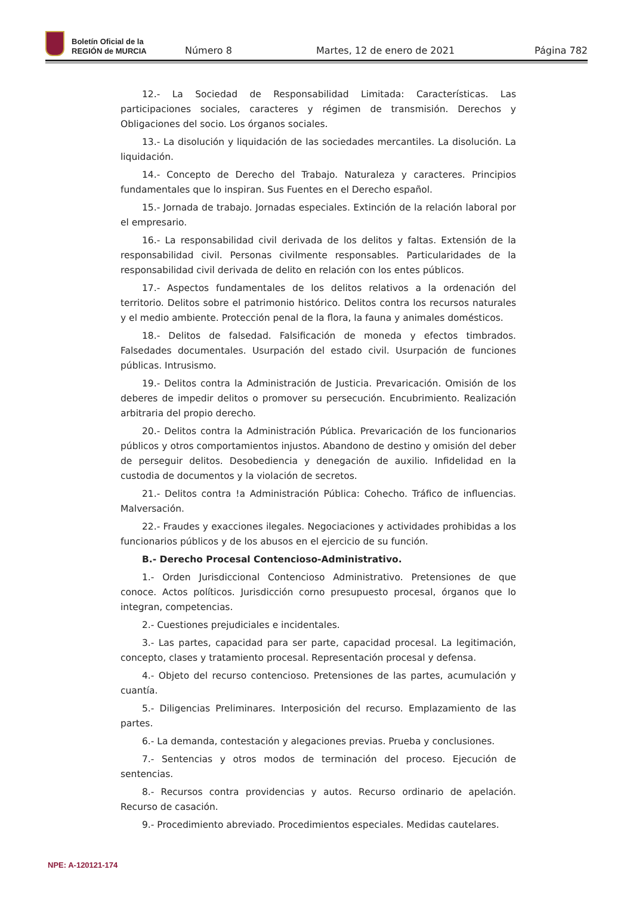Boletín Oficial de la
REGIÓN de MURCIA
Número 8
Martes, 12 de enero de 2021
Página 782
12.- La Sociedad de Responsabilidad Limitada: Características. Las participaciones sociales, caracteres y régimen de transmisión. Derechos y Obligaciones del socio. Los órganos sociales.
13.- La disolución y liquidación de las sociedades mercantiles. La disolución. La liquidación.
14.- Concepto de Derecho del Trabajo. Naturaleza y caracteres. Principios fundamentales que lo inspiran. Sus Fuentes en el Derecho español.
15.- Jornada de trabajo. Jornadas especiales. Extinción de la relación laboral por el empresario.
16.- La responsabilidad civil derivada de los delitos y faltas. Extensión de la responsabilidad civil. Personas civilmente responsables. Particularidades de la responsabilidad civil derivada de delito en relación con los entes públicos.
17.- Aspectos fundamentales de los delitos relativos a la ordenación del territorio. Delitos sobre el patrimonio histórico. Delitos contra los recursos naturales y el medio ambiente. Protección penal de la flora, la fauna y animales domésticos.
18.- Delitos de falsedad. Falsificación de moneda y efectos timbrados. Falsedades documentales. Usurpación del estado civil. Usurpación de funciones públicas. Intrusismo.
19.- Delitos contra la Administración de Justicia. Prevaricación. Omisión de los deberes de impedir delitos o promover su persecución. Encubrimiento. Realización arbitraria del propio derecho.
20.- Delitos contra la Administración Pública. Prevaricación de los funcionarios públicos y otros comportamientos injustos. Abandono de destino y omisión del deber de perseguir delitos. Desobediencia y denegación de auxilio. Infidelidad en la custodia de documentos y la violación de secretos.
21.- Delitos contra !a Administración Pública: Cohecho. Tráfico de influencias. Malversación.
22.- Fraudes y exacciones ilegales. Negociaciones y actividades prohibidas a los funcionarios públicos y de los abusos en el ejercicio de su función.
B.- Derecho Procesal Contencioso-Administrativo.
1.- Orden Jurisdiccional Contencioso Administrativo. Pretensiones de que conoce. Actos políticos. Jurisdicción corno presupuesto procesal, órganos que lo integran, competencias.
2.- Cuestiones prejudiciales e incidentales.
3.- Las partes, capacidad para ser parte, capacidad procesal. La legitimación, concepto, clases y tratamiento procesal. Representación procesal y defensa.
4.- Objeto del recurso contencioso. Pretensiones de las partes, acumulación y cuantía.
5.- Diligencias Preliminares. Interposición del recurso. Emplazamiento de las partes.
6.- La demanda, contestación y alegaciones previas. Prueba y conclusiones.
7.- Sentencias y otros modos de terminación del proceso. Ejecución de sentencias.
8.- Recursos contra providencias y autos. Recurso ordinario de apelación. Recurso de casación.
9.- Procedimiento abreviado. Procedimientos especiales. Medidas cautelares.
NPE: A-120121-174